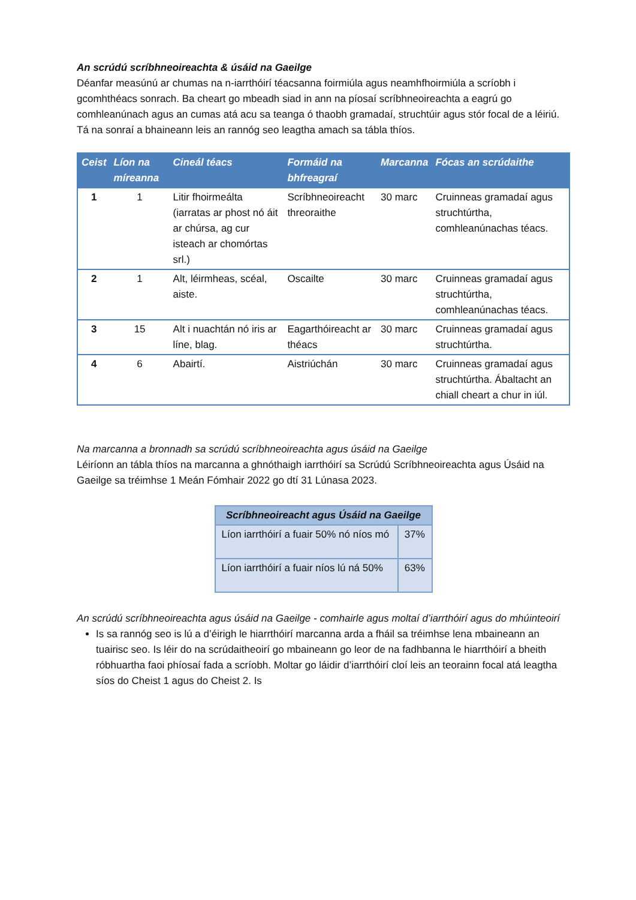An scrúdú scríbhneoireachta & úsáid na Gaeilge
Déanfar measúnú ar chumas na n-iarrthóirí téacsanna foirmiúla agus neamhfhoirmiúla a scríobh i gcomhthéacs sonrach. Ba cheart go mbeadh siad in ann na píosaí scríbhneoireachta a eagrú go comhleanúnach agus an cumas atá acu sa teanga ó thaobh gramadaí, struchtúir agus stór focal de a léiriú. Tá na sonraí a bhaineann leis an rannóg seo leagtha amach sa tábla thíos.
| Ceist | Líon na míreanna | Cineál téacs | Formáid na bhfreagraí | Marcanna | Fócas an scrúdaithe |
| --- | --- | --- | --- | --- | --- |
| 1 | 1 | Litir fhoirmeálta (iarratas ar phost nó áit ar chúrsa, ag cur isteach ar chomórtas srl.) | Scríbhneoireacht threoraithe | 30 marc | Cruinneas gramadaí agus struchtúrtha, comhleanúnachas téacs. |
| 2 | 1 | Alt, léirmheas, scéal, aiste. | Oscailte | 30 marc | Cruinneas gramadaí agus struchtúrtha, comhleanúnachas téacs. |
| 3 | 15 | Alt i nuachtán nó iris ar líne, blag. | Eagarthóireacht ar théacs | 30 marc | Cruinneas gramadaí agus struchtúrtha. |
| 4 | 6 | Abairtí. | Aistriúchán | 30 marc | Cruinneas gramadaí agus struchtúrtha. Ábaltacht an chiall cheart a chur in iúl. |
Na marcanna a bronnadh sa scrúdú scríbhneoireachta agus úsáid na Gaeilge
Léiríonn an tábla thíos na marcanna a ghnóthaigh iarrthóirí sa Scrúdú Scríbhneoireachta agus Úsáid na Gaeilge sa tréimhse 1 Meán Fómhair 2022 go dtí 31 Lúnasa 2023.
| Scríbhneoireacht agus Úsáid na Gaeilge | |
| --- | --- |
| Líon iarrthóirí a fuair 50% nó níos mó | 37% |
| Líon iarrthóirí a fuair níos lú ná 50% | 63% |
An scrúdú scríbhneoireachta agus úsáid na Gaeilge - comhairle agus moltaí d’iarrthóirí agus do mhúinteoirí
Is sa rannóg seo is lú a d’éirigh le hiarrthóirí marcanna arda a fháil sa tréimhse lena mbaineann an tuairisc seo. Is léir do na scrúdaitheoirí go mbaineann go leor de na fadhbanna le hiarrthóirí a bheith róbhuartha faoi phíosaí fada a scríobh. Moltar go láidir d’iarrthóirí cloí leis an teorainn focal atá leagtha síos do Cheist 1 agus do Cheist 2. Is